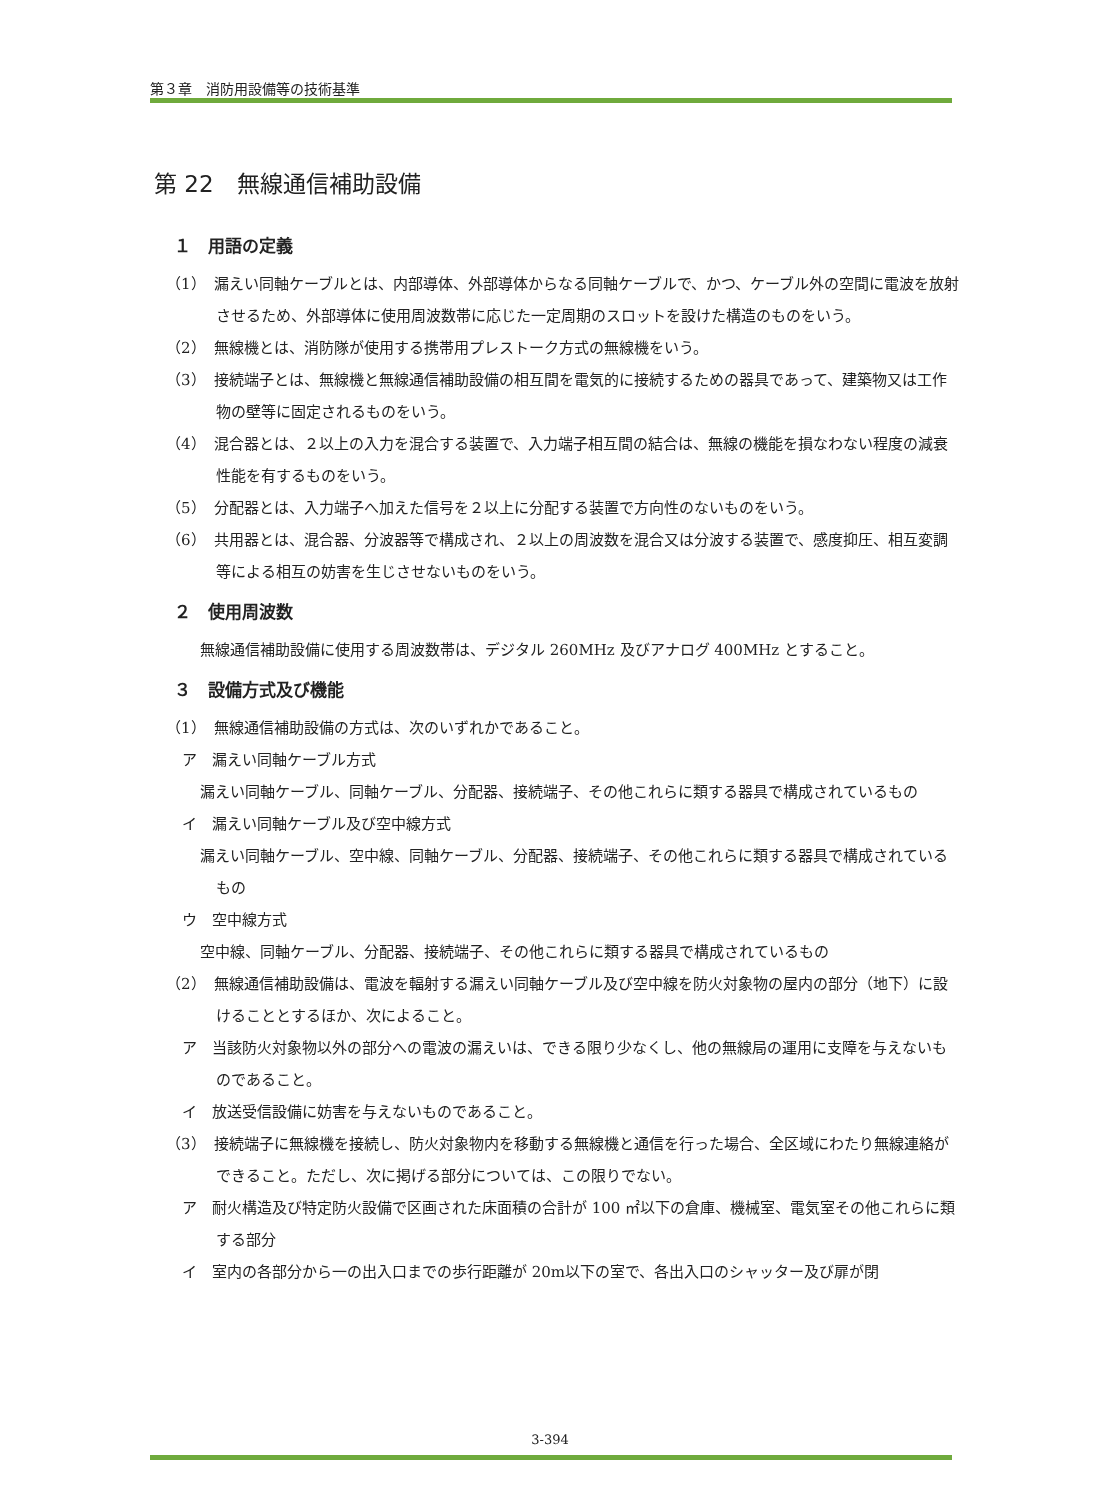第３章　消防用設備等の技術基準
第 22　無線通信補助設備
１　用語の定義
（1）　漏えい同軸ケーブルとは、内部導体、外部導体からなる同軸ケーブルで、かつ、ケーブル外の空間に電波を放射させるため、外部導体に使用周波数帯に応じた一定周期のスロットを設けた構造のものをいう。
（2）　無線機とは、消防隊が使用する携帯用プレストーク方式の無線機をいう。
（3）　接続端子とは、無線機と無線通信補助設備の相互間を電気的に接続するための器具であって、建築物又は工作物の壁等に固定されるものをいう。
（4）　混合器とは、２以上の入力を混合する装置で、入力端子相互間の結合は、無線の機能を損なわない程度の減衰性能を有するものをいう。
（5）　分配器とは、入力端子へ加えた信号を２以上に分配する装置で方向性のないものをいう。
（6）　共用器とは、混合器、分波器等で構成され、２以上の周波数を混合又は分波する装置で、感度抑圧、相互変調等による相互の妨害を生じさせないものをいう。
２　使用周波数
無線通信補助設備に使用する周波数帯は、デジタル 260MHz 及びアナログ 400MHz とすること。
３　設備方式及び機能
（1）　無線通信補助設備の方式は、次のいずれかであること。
ア　漏えい同軸ケーブル方式
漏えい同軸ケーブル、同軸ケーブル、分配器、接続端子、その他これらに類する器具で構成されているもの
イ　漏えい同軸ケーブル及び空中線方式
漏えい同軸ケーブル、空中線、同軸ケーブル、分配器、接続端子、その他これらに類する器具で構成されているもの
ウ　空中線方式
空中線、同軸ケーブル、分配器、接続端子、その他これらに類する器具で構成されているもの
（2）　無線通信補助設備は、電波を輻射する漏えい同軸ケーブル及び空中線を防火対象物の屋内の部分（地下）に設けることとするほか、次によること。
ア　当該防火対象物以外の部分への電波の漏えいは、できる限り少なくし、他の無線局の運用に支障を与えないものであること。
イ　放送受信設備に妨害を与えないものであること。
（3）　接続端子に無線機を接続し、防火対象物内を移動する無線機と通信を行った場合、全区域にわたり無線連絡ができること。ただし、次に掲げる部分については、この限りでない。
ア　耐火構造及び特定防火設備で区画された床面積の合計が 100 ㎡以下の倉庫、機械室、電気室その他これらに類する部分
イ　室内の各部分から一の出入口までの歩行距離が 20m以下の室で、各出入口のシャッター及び扉が閉
3-394